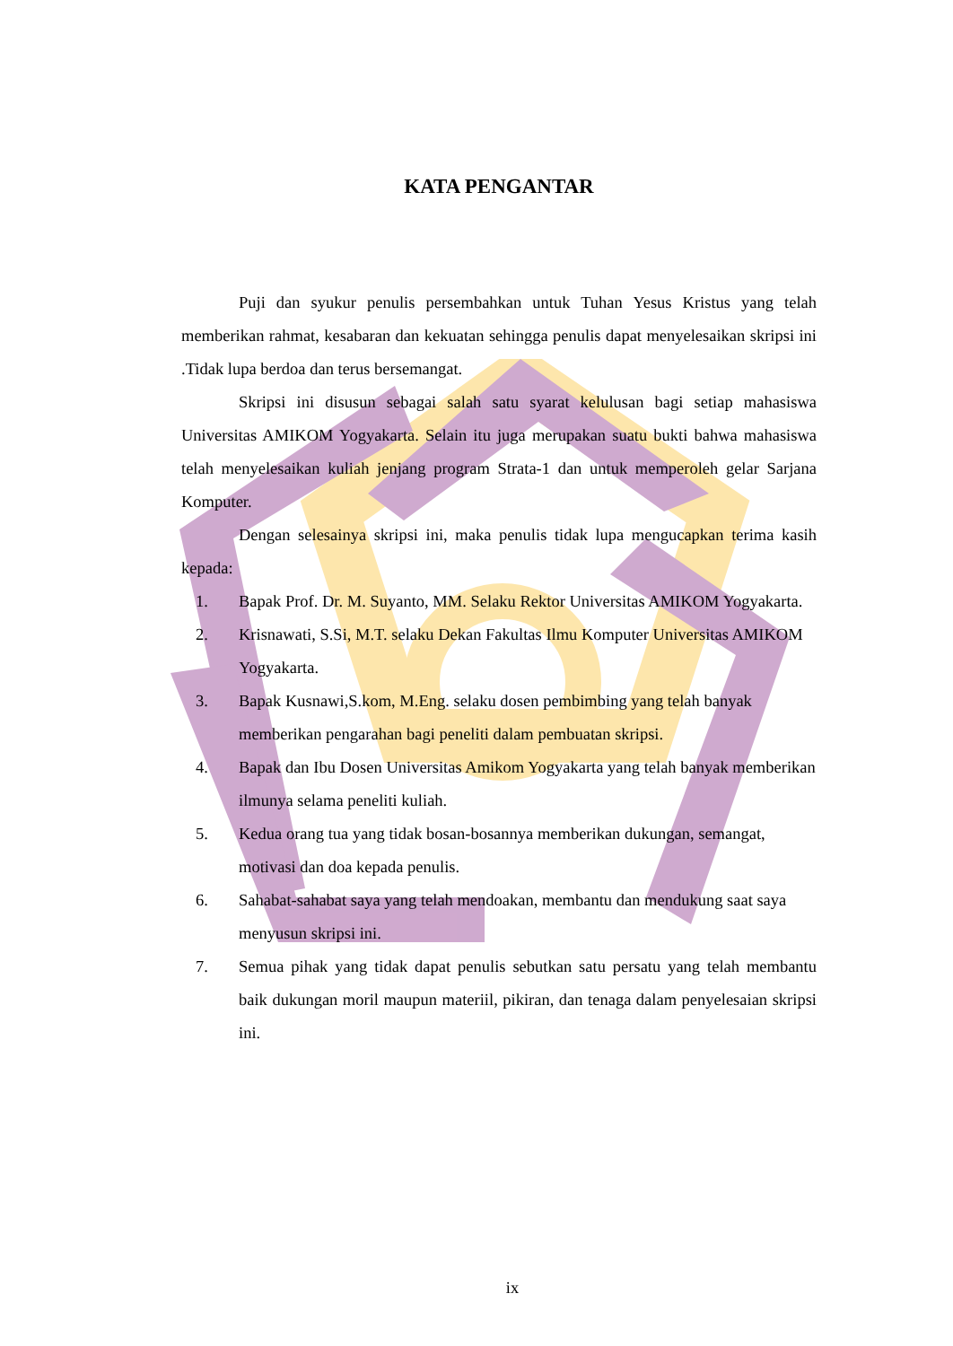KATA PENGANTAR
Puji dan syukur penulis persembahkan untuk Tuhan Yesus Kristus yang telah memberikan rahmat, kesabaran dan kekuatan sehingga penulis dapat menyelesaikan skripsi ini .Tidak lupa berdoa dan terus bersemangat.
Skripsi ini disusun sebagai salah satu syarat kelulusan bagi setiap mahasiswa Universitas AMIKOM Yogyakarta. Selain itu juga merupakan suatu bukti bahwa mahasiswa telah menyelesaikan kuliah jenjang program Strata-1 dan untuk memperoleh gelar Sarjana Komputer.
Dengan selesainya skripsi ini, maka penulis tidak lupa mengucapkan terima kasih kepada:
1. Bapak Prof. Dr. M. Suyanto, MM. Selaku Rektor Universitas AMIKOM Yogyakarta.
2. Krisnawati, S.Si, M.T. selaku Dekan Fakultas Ilmu Komputer Universitas AMIKOM Yogyakarta.
3. Bapak Kusnawi,S.kom, M.Eng. selaku dosen pembimbing yang telah banyak memberikan pengarahan bagi peneliti dalam pembuatan skripsi.
4. Bapak dan Ibu Dosen Universitas Amikom Yogyakarta yang telah banyak memberikan ilmunya selama peneliti kuliah.
5. Kedua orang tua yang tidak bosan-bosannya memberikan dukungan, semangat, motivasi dan doa kepada penulis.
6. Sahabat-sahabat saya yang telah mendoakan, membantu dan mendukung saat saya menyusun skripsi ini.
7. Semua pihak yang tidak dapat penulis sebutkan satu persatu yang telah membantu baik dukungan moril maupun materiil, pikiran, dan tenaga dalam penyelesaian skripsi ini.
ix